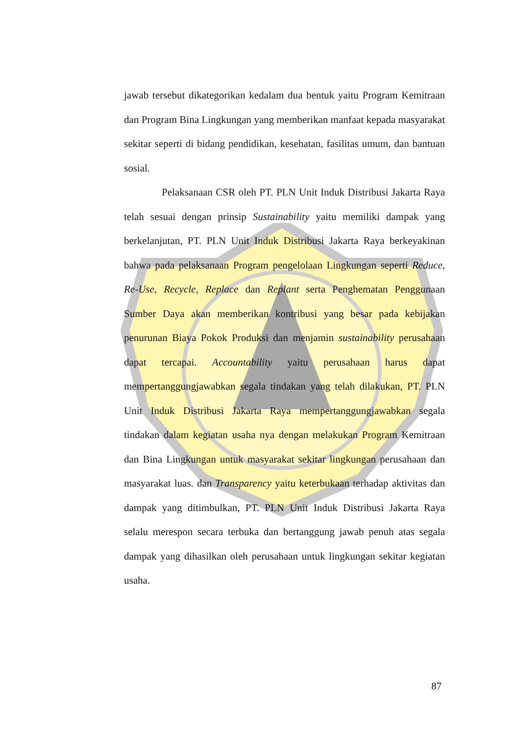jawab tersebut dikategorikan kedalam dua bentuk yaitu Program Kemitraan dan Program Bina Lingkungan yang memberikan manfaat kepada masyarakat sekitar seperti di bidang pendidikan, kesehatan, fasilitas umum, dan bantuan sosial.
Pelaksanaan CSR oleh PT. PLN Unit Induk Distribusi Jakarta Raya telah sesuai dengan prinsip Sustainability yaitu memiliki dampak yang berkelanjutan, PT. PLN Unit Induk Distribusi Jakarta Raya berkeyakinan bahwa pada pelaksanaan Program pengelolaan Lingkungan seperti Reduce, Re-Use, Recycle, Replace dan Replant serta Penghematan Penggunaan Sumber Daya akan memberikan kontribusi yang besar pada kebijakan penurunan Biaya Pokok Produksi dan menjamin sustainability perusahaan dapat tercapai. Accountability yaitu perusahaan harus dapat mempertanggungjawabkan segala tindakan yang telah dilakukan, PT. PLN Unit Induk Distribusi Jakarta Raya mempertanggungjawabkan segala tindakan dalam kegiatan usaha nya dengan melakukan Program Kemitraan dan Bina Lingkungan untuk masyarakat sekitar lingkungan perusahaan dan masyarakat luas. dan Transparency yaitu keterbukaan terhadap aktivitas dan dampak yang ditimbulkan, PT. PLN Unit Induk Distribusi Jakarta Raya selalu merespon secara terbuka dan bertanggung jawab penuh atas segala dampak yang dihasilkan oleh perusahaan untuk lingkungan sekitar kegiatan usaha.
87